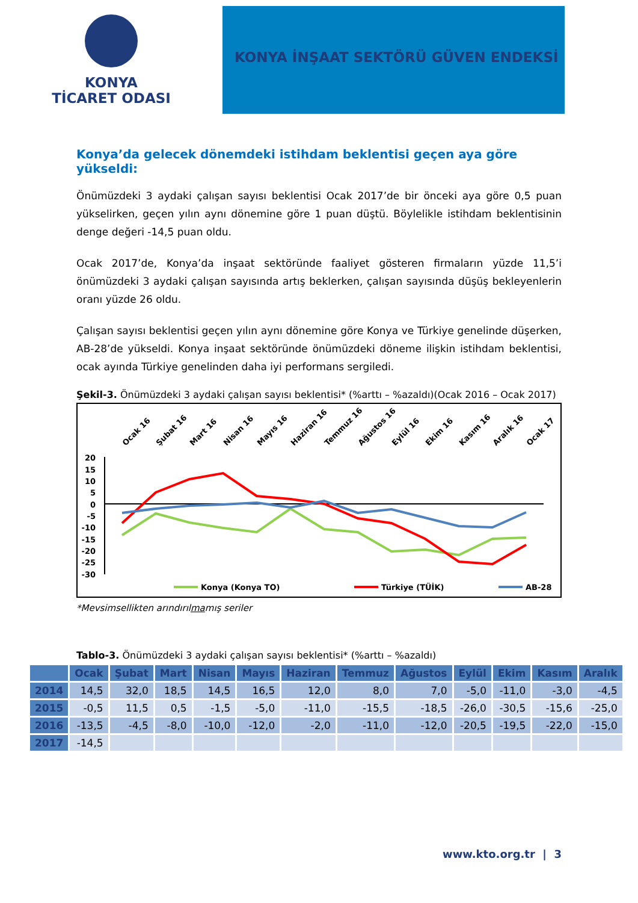KONYA
TİCARET ODASI
KONYA İNŞAAT SEKTÖRÜ GÜVEN ENDEKSİ
Konya’da gelecek dönemdeki istihdam beklentisi geçen aya göre yükseldi:
Önümüzdeki 3 aydaki çalışan sayısı beklentisi Ocak 2017’de bir önceki aya göre 0,5 puan yükselirken, geçen yılın aynı dönemine göre 1 puan düştü. Böylelikle istihdam beklentisinin denge değeri -14,5 puan oldu.
Ocak 2017’de, Konya’da inşaat sektöründe faaliyet gösteren firmaların yüzde 11,5’i önümüzdeki 3 aydaki çalışan sayısında artış beklerken, çalışan sayısında düşüş bekleyenlerin oranı yüzde 26 oldu.
Çalışan sayısı beklentisi geçen yılın aynı dönemine göre Konya ve Türkiye genelinde düşerken, AB-28’de yükseldi. Konya inşaat sektöründe önümüzdeki döneme ilişkin istihdam beklentisi, ocak ayında Türkiye genelinden daha iyi performans sergiledi.
Şekil-3. Önümüzdeki 3 aydaki çalışan sayısı beklentisi* (%arttı – %azaldı)(Ocak 2016 – Ocak 2017)
Ocak 16
Şubat 16
Mart 16
Nisan 16
Mayıs 16
Haziran 16
Temmuz 16
Ağustos 16
Eylül 16
Ekim 16
Kasım 16
Aralık 16
Ocak 17
20
15
10
5
0
-5
-10
-15
-20
-25
-30
Konya (Konya TO)
Türkiye (TÜİK)
AB-28
*Mevsimsellikten arındırılmamış seriler
Tablo-3. Önümüzdeki 3 aydaki çalışan sayısı beklentisi* (%arttı – %azaldı)
| | Ocak | Şubat | Mart | Nisan | Mayıs | Haziran | Temmuz | Ağustos | Eylül | Ekim | Kasım | Aralık |
| --- | --- | --- | --- | --- | --- | --- | --- | --- | --- | --- | --- | --- |
| 2014 | 14,5 | 32,0 | 18,5 | 14,5 | 16,5 | 12,0 | 8,0 | 7,0 | -5,0 | -11,0 | -3,0 | -4,5 |
| 2015 | -0,5 | 11,5 | 0,5 | -1,5 | -5,0 | -11,0 | -15,5 | -18,5 | -26,0 | -30,5 | -15,6 | -25,0 |
| 2016 | -13,5 | -4,5 | -8,0 | -10,0 | -12,0 | -2,0 | -11,0 | -12,0 | -20,5 | -19,5 | -22,0 | -15,0 |
| 2017 | -14,5 | | | | | | | | | | | |
www.kto.org.tr | 3